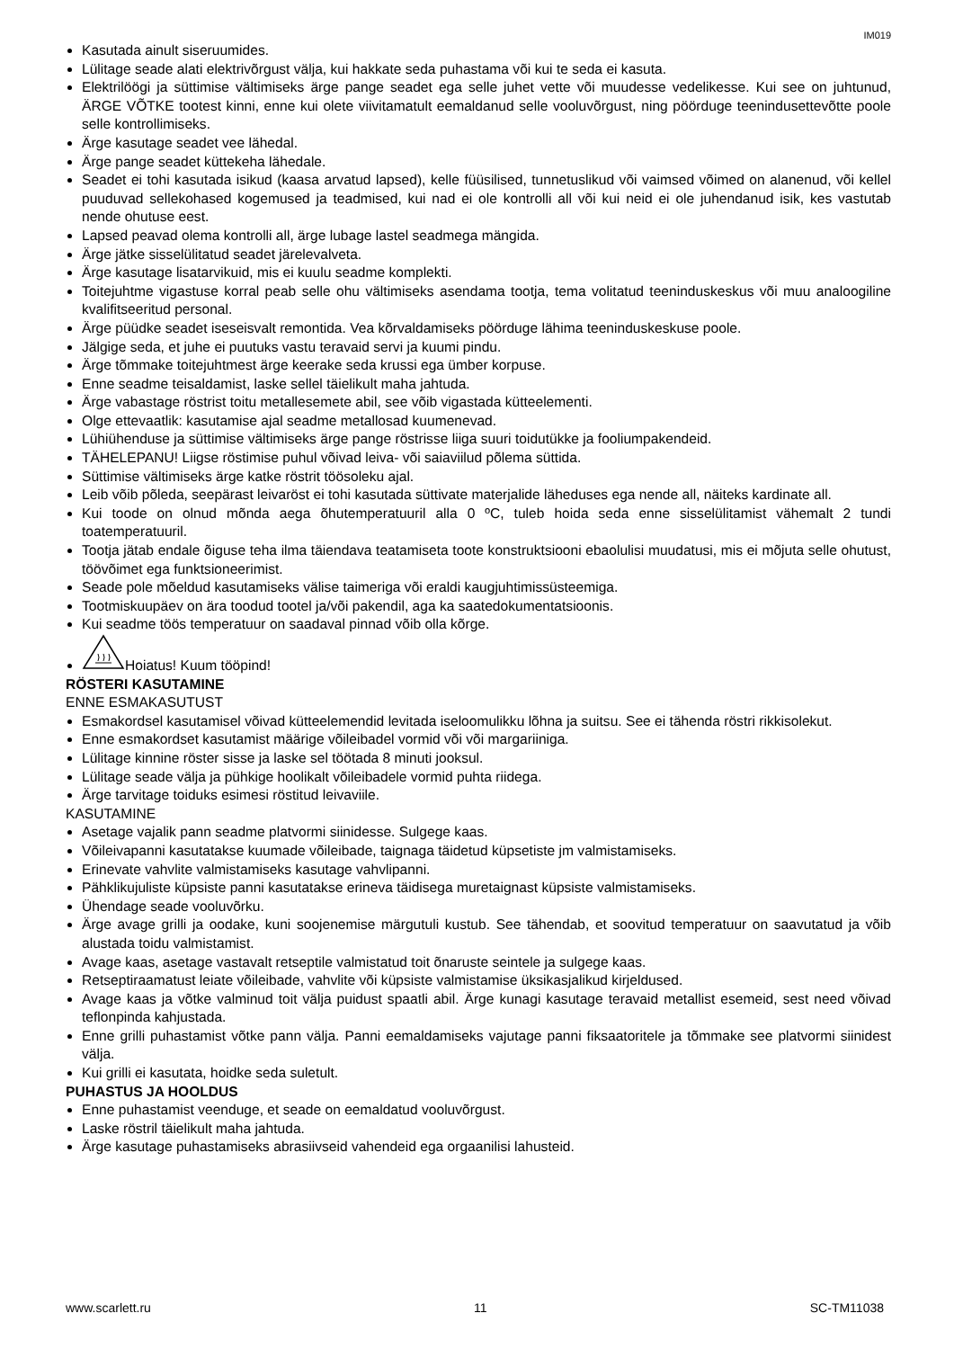IM019
Kasutada ainult siseruumides.
Lülitage seade alati elektrivõrgust välja, kui hakkate seda puhastama või kui te seda ei kasuta.
Elektrilöögi ja süttimise vältimiseks ärge pange seadet ega selle juhet vette või muudesse vedelikesse. Kui see on juhtunud, ÄRGE VÕTKE tootest kinni, enne kui olete viivitamatult eemaldanud selle vooluvõrgust, ning pöörduge teenindusettevõtte poole selle kontrollimiseks.
Ärge kasutage seadet vee lähedal.
Ärge pange seadet küttekeha lähedale.
Seadet ei tohi kasutada isikud (kaasa arvatud lapsed), kelle füüsilised, tunnetuslikud või vaimsed võimed on alanenud, või kellel puuduvad sellekohased kogemused ja teadmised, kui nad ei ole kontrolli all või kui neid ei ole juhendanud isik, kes vastutab nende ohutuse eest.
Lapsed peavad olema kontrolli all, ärge lubage lastel seadmega mängida.
Ärge jätke sisselülitatud seadet järelevalveta.
Ärge kasutage lisatarvikuid, mis ei kuulu seadme komplekti.
Toitejuhtme vigastuse korral peab selle ohu vältimiseks asendama tootja, tema volitatud teeninduskeskus või muu analoogiline kvalifitseeritud personal.
Ärge püüdke seadet iseseisvalt remontida. Vea kõrvaldamiseks pöörduge lähima teeninduskeskuse poole.
Jälgige seda, et juhe ei puutuks vastu teravaid servi ja kuumi pindu.
Ärge tõmmake toitejuhtmest ärge keerake seda krussi ega ümber korpuse.
Enne seadme teisaldamist, laske sellel täielikult maha jahtuda.
Ärge vabastage röstrist toitu metallesemete abil, see võib vigastada kütteelementi.
Olge ettevaatlik: kasutamise ajal seadme metallosad kuumenevad.
Lühiühenduse ja süttimise vältimiseks ärge pange röstrisse liiga suuri toidutükke ja fooliumpakendeid.
TÄHELEPANU! Liigse röstimise puhul võivad leiva- või saiaviilud põlema süttida.
Süttimise vältimiseks ärge katke röstrit töösoleku ajal.
Leib võib põleda, seepärast leivaröst ei tohi kasutada süttivate materjalide läheduses ega nende all, näiteks kardinate all.
Kui toode on olnud mõnda aega õhutemperatuuril alla 0 ºC, tuleb hoida seda enne sisselülitamist vähemalt 2 tundi toatemperatuuril.
Tootja jätab endale õiguse teha ilma täiendava teatamiseta toote konstruktsiooni ebaolulisi muudatusi, mis ei mõjuta selle ohutust, töövõimet ega funktsioneerimist.
Seade pole mõeldud kasutamiseks välise taimeriga või eraldi kaugjuhtimissüsteemiga.
Tootmiskuupäev on ära toodud tootel ja/või pakendil, aga ka saatedokumentatsioonis.
Kui seadme töös temperatuur on saadaval pinnad võib olla kõrge.
Hoiatus! Kuum tööpind!
RÖSTERI KASUTAMINE
ENNE ESMAKASUTUST
Esmakordsel kasutamisel võivad kütteelemendid levitada iseloomulikku lõhna ja suitsu. See ei tähenda röstri rikkisolekut.
Enne esmakordset kasutamist määrige võileibadel vormid või või margariiniga.
Lülitage kinnine röster sisse ja laske sel töötada 8 minuti jooksul.
Lülitage seade välja ja pühkige hoolikalt võileibadele vormid puhta riidega.
Ärge tarvitage toiduks esimesi röstitud leivaviile.
KASUTAMINE
Asetage vajalik pann seadme platvormi siinidesse. Sulgege kaas.
Võileivapanni kasutatakse kuumade võileibade, taignaga täidetud küpsetiste jm valmistamiseks.
Erinevate vahvlite valmistamiseks kasutage vahvlipanni.
Pähklikujuliste küpsiste panni kasutatakse erineva täidisega muretaignast küpsiste valmistamiseks.
Ühendage seade vooluvõrku.
Ärge avage grilli ja oodake, kuni soojenemise märgutuli kustub. See tähendab, et soovitud temperatuur on saavutatud ja võib alustada toidu valmistamist.
Avage kaas, asetage vastavalt retseptile valmistatud toit õnaruste seintele ja sulgege kaas.
Retseptiraamatust leiate võileibade, vahvlite või küpsiste valmistamise üksikasjalikud kirjeldused.
Avage kaas ja võtke valminud toit välja puidust spaatli abil. Ärge kunagi kasutage teravaid metallist esemeid, sest need võivad teflonpinda kahjustada.
Enne grilli puhastamist võtke pann välja. Panni eemaldamiseks vajutage panni fiksaatoritele ja tõmmake see platvormi siinidest välja.
Kui grilli ei kasutata, hoidke seda suletult.
PUHASTUS JA HOOLDUS
Enne puhastamist veenduge, et seade on eemaldatud vooluvõrgust.
Laske röstril täielikult maha jahtuda.
Ärge kasutage puhastamiseks abrasiivseid vahendeid ega orgaanilisi lahusteid.
www.scarlett.ru 11 SC-TM11038